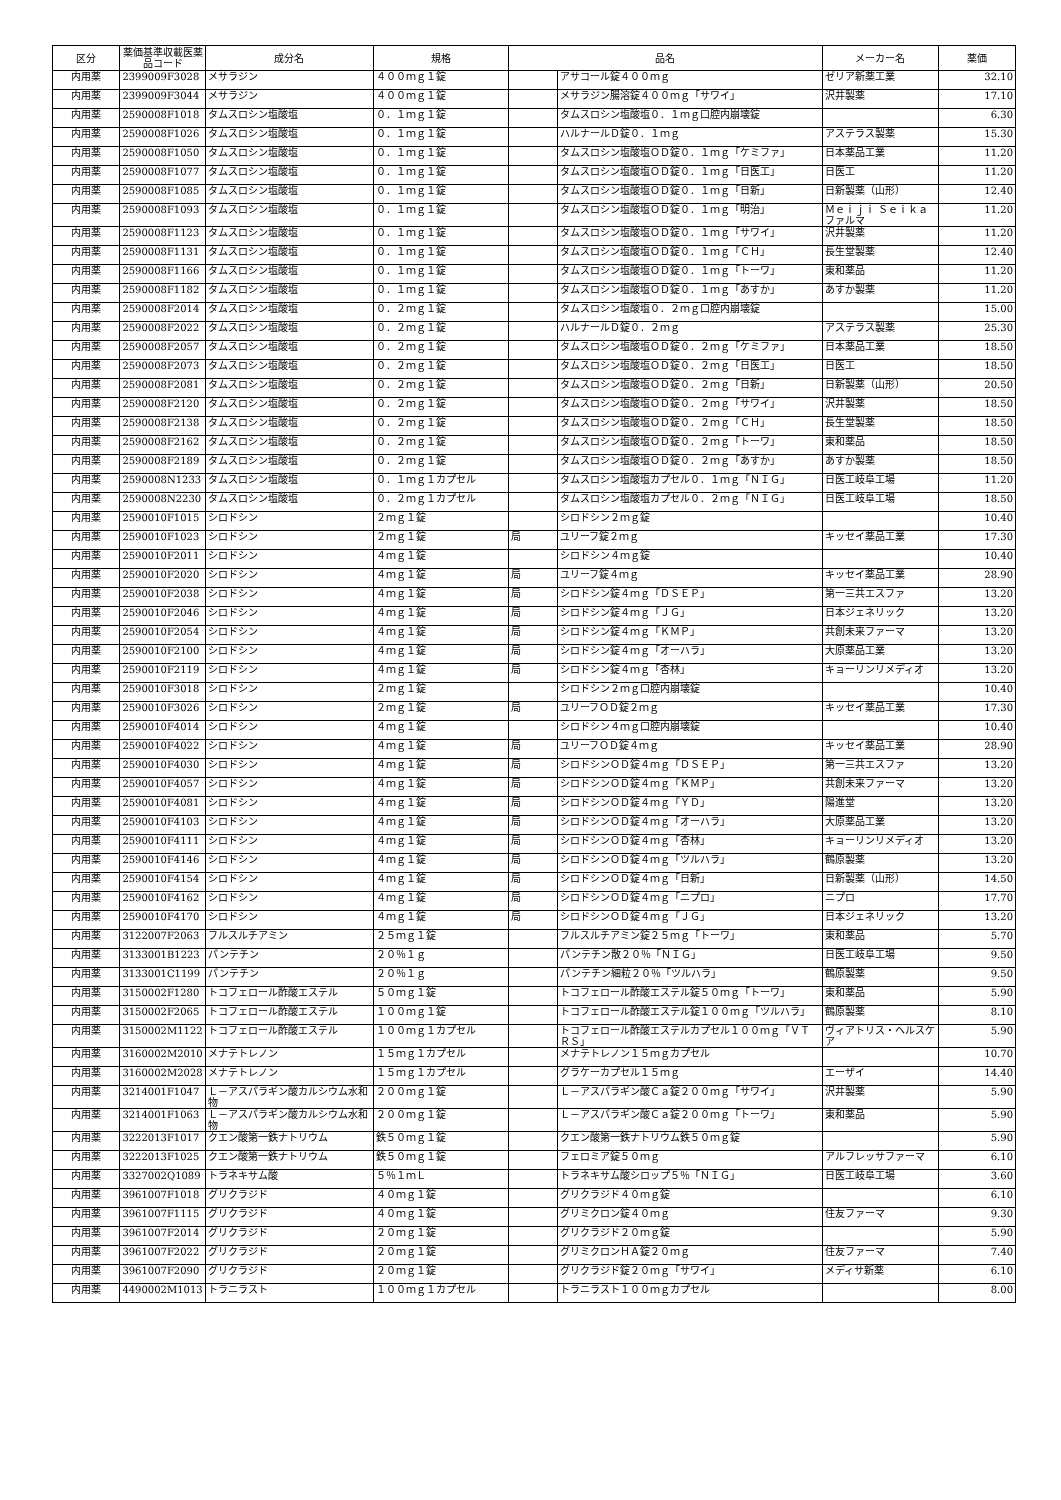| 区分 | 薬価基準収載医薬品コード | 成分名 | 規格 | 品名 | | メーカー名 | 薬価 |
| --- | --- | --- | --- | --- | --- | --- | --- |
| 内用薬 | 2399009F3028 | メサラジン | ４００ｍｇ１錠 | | アサコール錠４００ｍｇ | ゼリア新薬工業 | 32.10 |
| 内用薬 | 2399009F3044 | メサラジン | ４００ｍｇ１錠 | | メサラジン腸溶錠４００ｍｇ「サワイ」 | 沢井製薬 | 17.10 |
| 内用薬 | 2590008F1018 | タムスロシン塩酸塩 | ０．１ｍｇ１錠 | | タムスロシン塩酸塩０．１ｍｇ口腔内崩壊錠 | | 6.30 |
| 内用薬 | 2590008F1026 | タムスロシン塩酸塩 | ０．１ｍｇ１錠 | | ハルナールＤ錠０．１ｍｇ | アステラス製薬 | 15.30 |
| 内用薬 | 2590008F1050 | タムスロシン塩酸塩 | ０．１ｍｇ１錠 | | タムスロシン塩酸塩ＯＤ錠０．１ｍｇ「ケミファ」 | 日本薬品工業 | 11.20 |
| 内用薬 | 2590008F1077 | タムスロシン塩酸塩 | ０．１ｍｇ１錠 | | タムスロシン塩酸塩ＯＤ錠０．１ｍｇ「日医工」 | 日医工 | 11.20 |
| 内用薬 | 2590008F1085 | タムスロシン塩酸塩 | ０．１ｍｇ１錠 | | タムスロシン塩酸塩ＯＤ錠０．１ｍｇ「日新」 | 日新製薬（山形） | 12.40 |
| 内用薬 | 2590008F1093 | タムスロシン塩酸塩 | ０．１ｍｇ１錠 | | タムスロシン塩酸塩ＯＤ錠０．１ｍｇ「明治」 | Ｍｅｉｊｉ Ｓｅｉｋａ ファルマ | 11.20 |
| 内用薬 | 2590008F1123 | タムスロシン塩酸塩 | ０．１ｍｇ１錠 | | タムスロシン塩酸塩ＯＤ錠０．１ｍｇ「サワイ」 | 沢井製薬 | 11.20 |
| 内用薬 | 2590008F1131 | タムスロシン塩酸塩 | ０．１ｍｇ１錠 | | タムスロシン塩酸塩ＯＤ錠０．１ｍｇ「ＣＨ」 | 長生堂製薬 | 12.40 |
| 内用薬 | 2590008F1166 | タムスロシン塩酸塩 | ０．１ｍｇ１錠 | | タムスロシン塩酸塩ＯＤ錠０．１ｍｇ「トーワ」 | 東和薬品 | 11.20 |
| 内用薬 | 2590008F1182 | タムスロシン塩酸塩 | ０．１ｍｇ１錠 | | タムスロシン塩酸塩ＯＤ錠０．１ｍｇ「あすか」 | あすか製薬 | 11.20 |
| 内用薬 | 2590008F2014 | タムスロシン塩酸塩 | ０．２ｍｇ１錠 | | タムスロシン塩酸塩０．２ｍｇ口腔内崩壊錠 | | 15.00 |
| 内用薬 | 2590008F2022 | タムスロシン塩酸塩 | ０．２ｍｇ１錠 | | ハルナールＤ錠０．２ｍｇ | アステラス製薬 | 25.30 |
| 内用薬 | 2590008F2057 | タムスロシン塩酸塩 | ０．２ｍｇ１錠 | | タムスロシン塩酸塩ＯＤ錠０．２ｍｇ「ケミファ」 | 日本薬品工業 | 18.50 |
| 内用薬 | 2590008F2073 | タムスロシン塩酸塩 | ０．２ｍｇ１錠 | | タムスロシン塩酸塩ＯＤ錠０．２ｍｇ「日医工」 | 日医工 | 18.50 |
| 内用薬 | 2590008F2081 | タムスロシン塩酸塩 | ０．２ｍｇ１錠 | | タムスロシン塩酸塩ＯＤ錠０．２ｍｇ「日新」 | 日新製薬（山形） | 20.50 |
| 内用薬 | 2590008F2120 | タムスロシン塩酸塩 | ０．２ｍｇ１錠 | | タムスロシン塩酸塩ＯＤ錠０．２ｍｇ「サワイ」 | 沢井製薬 | 18.50 |
| 内用薬 | 2590008F2138 | タムスロシン塩酸塩 | ０．２ｍｇ１錠 | | タムスロシン塩酸塩ＯＤ錠０．２ｍｇ「ＣＨ」 | 長生堂製薬 | 18.50 |
| 内用薬 | 2590008F2162 | タムスロシン塩酸塩 | ０．２ｍｇ１錠 | | タムスロシン塩酸塩ＯＤ錠０．２ｍｇ「トーワ」 | 東和薬品 | 18.50 |
| 内用薬 | 2590008F2189 | タムスロシン塩酸塩 | ０．２ｍｇ１錠 | | タムスロシン塩酸塩ＯＤ錠０．２ｍｇ「あすか」 | あすか製薬 | 18.50 |
| 内用薬 | 2590008N1233 | タムスロシン塩酸塩 | ０．１ｍｇ１カプセル | | タムスロシン塩酸塩カプセル０．１ｍｇ「ＮＩＧ」 | 日医工岐阜工場 | 11.20 |
| 内用薬 | 2590008N2230 | タムスロシン塩酸塩 | ０．２ｍｇ１カプセル | | タムスロシン塩酸塩カプセル０．２ｍｇ「ＮＩＧ」 | 日医工岐阜工場 | 18.50 |
| 内用薬 | 2590010F1015 | シロドシン | ２ｍｇ１錠 | | シロドシン２ｍｇ錠 | | 10.40 |
| 内用薬 | 2590010F1023 | シロドシン | ２ｍｇ１錠 | 局 | ユリーフ錠２ｍｇ | キッセイ薬品工業 | 17.30 |
| 内用薬 | 2590010F2011 | シロドシン | ４ｍｇ１錠 | | シロドシン４ｍｇ錠 | | 10.40 |
| 内用薬 | 2590010F2020 | シロドシン | ４ｍｇ１錠 | 局 | ユリーフ錠４ｍｇ | キッセイ薬品工業 | 28.90 |
| 内用薬 | 2590010F2038 | シロドシン | ４ｍｇ１錠 | 局 | シロドシン錠４ｍｇ「ＤＳＥＰ」 | 第一三共エスファ | 13.20 |
| 内用薬 | 2590010F2046 | シロドシン | ４ｍｇ１錠 | 局 | シロドシン錠４ｍｇ「ＪＧ」 | 日本ジェネリック | 13.20 |
| 内用薬 | 2590010F2054 | シロドシン | ４ｍｇ１錠 | 局 | シロドシン錠４ｍｇ「ＫＭＰ」 | 共創未来ファーマ | 13.20 |
| 内用薬 | 2590010F2100 | シロドシン | ４ｍｇ１錠 | 局 | シロドシン錠４ｍｇ「オーハラ」 | 大原薬品工業 | 13.20 |
| 内用薬 | 2590010F2119 | シロドシン | ４ｍｇ１錠 | 局 | シロドシン錠４ｍｇ「杏林」 | キョーリンリメディオ | 13.20 |
| 内用薬 | 2590010F3018 | シロドシン | ２ｍｇ１錠 | | シロドシン２ｍｇ口腔内崩壊錠 | | 10.40 |
| 内用薬 | 2590010F3026 | シロドシン | ２ｍｇ１錠 | 局 | ユリーフＯＤ錠２ｍｇ | キッセイ薬品工業 | 17.30 |
| 内用薬 | 2590010F4014 | シロドシン | ４ｍｇ１錠 | | シロドシン４ｍｇ口腔内崩壊錠 | | 10.40 |
| 内用薬 | 2590010F4022 | シロドシン | ４ｍｇ１錠 | 局 | ユリーフＯＤ錠４ｍｇ | キッセイ薬品工業 | 28.90 |
| 内用薬 | 2590010F4030 | シロドシン | ４ｍｇ１錠 | 局 | シロドシンＯＤ錠４ｍｇ「ＤＳＥＰ」 | 第一三共エスファ | 13.20 |
| 内用薬 | 2590010F4057 | シロドシン | ４ｍｇ１錠 | 局 | シロドシンＯＤ錠４ｍｇ「ＫＭＰ」 | 共創未来ファーマ | 13.20 |
| 内用薬 | 2590010F4081 | シロドシン | ４ｍｇ１錠 | 局 | シロドシンＯＤ錠４ｍｇ「ＹＤ」 | 陽進堂 | 13.20 |
| 内用薬 | 2590010F4103 | シロドシン | ４ｍｇ１錠 | 局 | シロドシンＯＤ錠４ｍｇ「オーハラ」 | 大原薬品工業 | 13.20 |
| 内用薬 | 2590010F4111 | シロドシン | ４ｍｇ１錠 | 局 | シロドシンＯＤ錠４ｍｇ「杏林」 | キョーリンリメディオ | 13.20 |
| 内用薬 | 2590010F4146 | シロドシン | ４ｍｇ１錠 | 局 | シロドシンＯＤ錠４ｍｇ「ツルハラ」 | 鶴原製薬 | 13.20 |
| 内用薬 | 2590010F4154 | シロドシン | ４ｍｇ１錠 | 局 | シロドシンＯＤ錠４ｍｇ「日新」 | 日新製薬（山形） | 14.50 |
| 内用薬 | 2590010F4162 | シロドシン | ４ｍｇ１錠 | 局 | シロドシンＯＤ錠４ｍｇ「ニプロ」 | ニプロ | 17.70 |
| 内用薬 | 2590010F4170 | シロドシン | ４ｍｇ１錠 | 局 | シロドシンＯＤ錠４ｍｇ「ＪＧ」 | 日本ジェネリック | 13.20 |
| 内用薬 | 3122007F2063 | フルスルチアミン | ２５ｍｇ１錠 | | フルスルチアミン錠２５ｍｇ「トーワ」 | 東和薬品 | 5.70 |
| 内用薬 | 3133001B1223 | パンテチン | ２０％１ｇ | | パンテチン散２０％「ＮＩＧ」 | 日医工岐阜工場 | 9.50 |
| 内用薬 | 3133001C1199 | パンテチン | ２０％１ｇ | | パンテチン細粒２０％「ツルハラ」 | 鶴原製薬 | 9.50 |
| 内用薬 | 3150002F1280 | トコフェロール酢酸エステル | ５０ｍｇ１錠 | | トコフェロール酢酸エステル錠５０ｍｇ「トーワ」 | 東和薬品 | 5.90 |
| 内用薬 | 3150002F2065 | トコフェロール酢酸エステル | １００ｍｇ１錠 | | トコフェロール酢酸エステル錠１００ｍｇ「ツルハラ」 | 鶴原製薬 | 8.10 |
| 内用薬 | 3150002M1122 | トコフェロール酢酸エステル | １００ｍｇ１カプセル | | トコフェロール酢酸エステルカプセル１００ｍｇ「ＶＴＲＳ」 | ヴィアトリス・ヘルスケア | 5.90 |
| 内用薬 | 3160002M2010 | メナテトレノン | １５ｍｇ１カプセル | | メナテトレノン１５ｍｇカプセル | | 10.70 |
| 内用薬 | 3160002M2028 | メナテトレノン | １５ｍｇ１カプセル | | グラケーカプセル１５ｍｇ | エーザイ | 14.40 |
| 内用薬 | 3214001F1047 | Ｌ－アスパラギン酸カルシウム水和物 | ２００ｍｇ１錠 | | Ｌ－アスパラギン酸Ｃａ錠２００ｍｇ「サワイ」 | 沢井製薬 | 5.90 |
| 内用薬 | 3214001F1063 | Ｌ－アスパラギン酸カルシウム水和物 | ２００ｍｇ１錠 | | Ｌ－アスパラギン酸Ｃａ錠２００ｍｇ「トーワ」 | 東和薬品 | 5.90 |
| 内用薬 | 3222013F1017 | クエン酸第一鉄ナトリウム | 鉄５０ｍｇ１錠 | | クエン酸第一鉄ナトリウム鉄５０ｍｇ錠 | | 5.90 |
| 内用薬 | 3222013F1025 | クエン酸第一鉄ナトリウム | 鉄５０ｍｇ１錠 | | フェロミア錠５０ｍｇ | アルフレッサファーマ | 6.10 |
| 内用薬 | 3327002Q1089 | トラネキサム酸 | ５％１ｍＬ | | トラネキサム酸シロップ５％「ＮＩＧ」 | 日医工岐阜工場 | 3.60 |
| 内用薬 | 3961007F1018 | グリクラジド | ４０ｍｇ１錠 | | グリクラジド４０ｍｇ錠 | | 6.10 |
| 内用薬 | 3961007F1115 | グリクラジド | ４０ｍｇ１錠 | | グリミクロン錠４０ｍｇ | 住友ファーマ | 9.30 |
| 内用薬 | 3961007F2014 | グリクラジド | ２０ｍｇ１錠 | | グリクラジド２０ｍｇ錠 | | 5.90 |
| 内用薬 | 3961007F2022 | グリクラジド | ２０ｍｇ１錠 | | グリミクロンＨＡ錠２０ｍｇ | 住友ファーマ | 7.40 |
| 内用薬 | 3961007F2090 | グリクラジド | ２０ｍｇ１錠 | | グリクラジド錠２０ｍｇ「サワイ」 | メディサ新薬 | 6.10 |
| 内用薬 | 4490002M1013 | トラニラスト | １００ｍｇ１カプセル | | トラニラスト１００ｍｇカプセル | | 8.00 |